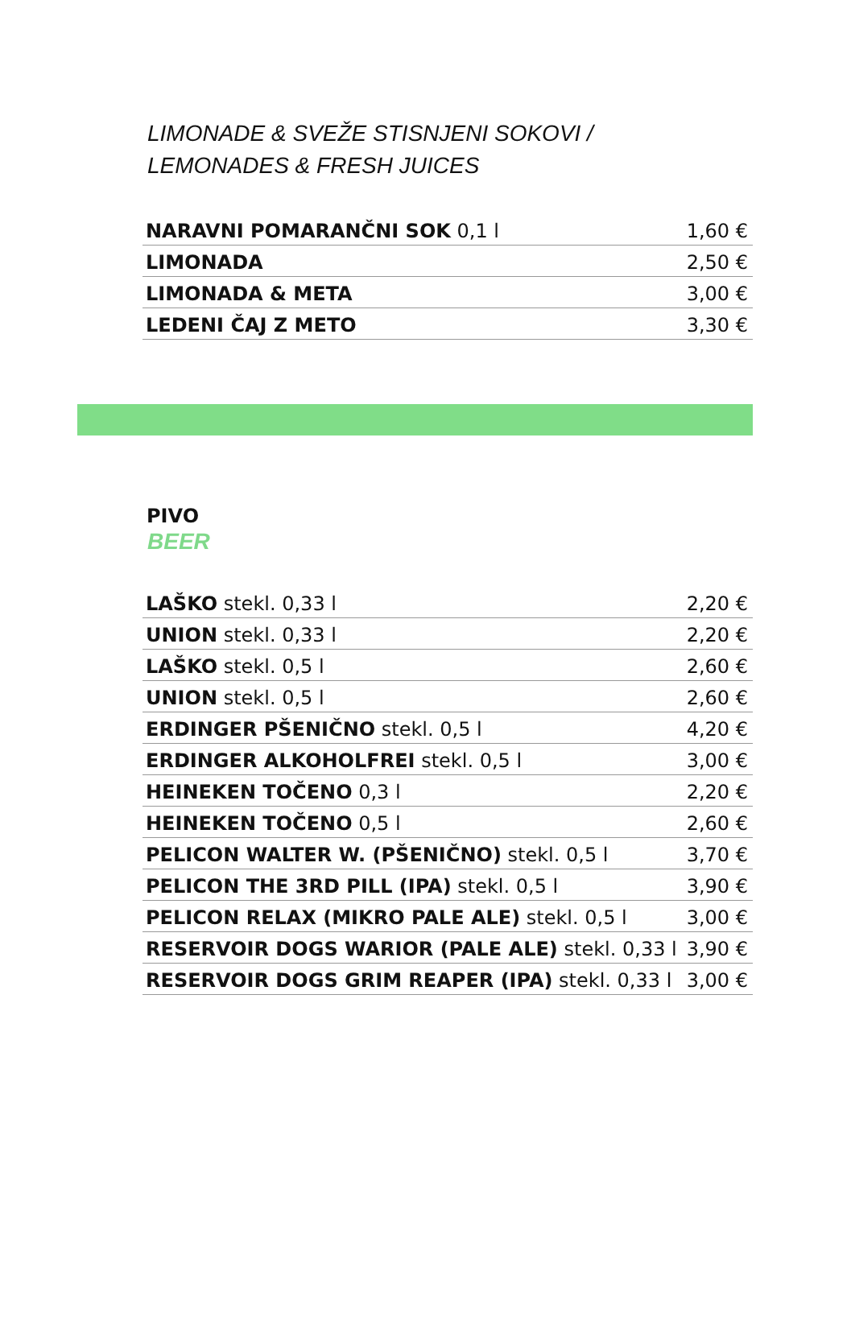LIMONADE & SVEŽE STISNJENI SOKOVI /
LEMONADES & FRESH JUICES
| NARAVNI POMARANČNI SOK 0,1 l | 1,60 € |
| LIMONADA | 2,50 € |
| LIMONADA & META | 3,00 € |
| LEDENI ČAJ Z METO | 3,30 € |
PIVO
BEER
| LAŠKO stekl. 0,33 l | 2,20 € |
| UNION stekl. 0,33 l | 2,20 € |
| LAŠKO stekl. 0,5 l | 2,60 € |
| UNION stekl. 0,5 l | 2,60 € |
| ERDINGER PŠENIČNO stekl. 0,5 l | 4,20 € |
| ERDINGER ALKOHOLFREI stekl. 0,5 l | 3,00 € |
| HEINEKEN TOČENO 0,3 l | 2,20 € |
| HEINEKEN TOČENO 0,5 l | 2,60 € |
| PELICON WALTER W. (PŠENIČNO) stekl. 0,5 l | 3,70 € |
| PELICON THE 3RD PILL (IPA) stekl. 0,5 l | 3,90 € |
| PELICON RELAX (MIKRO PALE ALE) stekl. 0,5 l | 3,00 € |
| RESERVOIR DOGS WARIOR (PALE ALE) stekl. 0,33 l | 3,90 € |
| RESERVOIR DOGS GRIM REAPER (IPA) stekl. 0,33 l | 3,00 € |